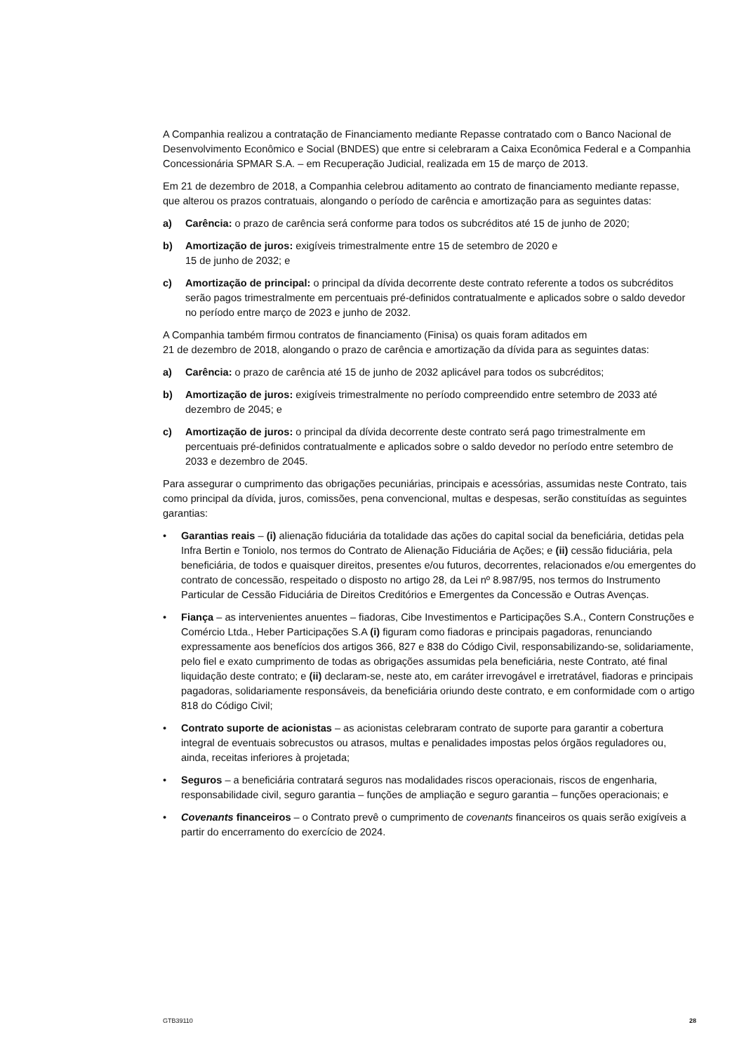A Companhia realizou a contratação de Financiamento mediante Repasse contratado com o Banco Nacional de Desenvolvimento Econômico e Social (BNDES) que entre si celebraram a Caixa Econômica Federal e a Companhia Concessionária SPMAR S.A. – em Recuperação Judicial, realizada em 15 de março de 2013.
Em 21 de dezembro de 2018, a Companhia celebrou aditamento ao contrato de financiamento mediante repasse, que alterou os prazos contratuais, alongando o período de carência e amortização para as seguintes datas:
a) Carência: o prazo de carência será conforme para todos os subcréditos até 15 de junho de 2020;
b) Amortização de juros: exigíveis trimestralmente entre 15 de setembro de 2020 e
15 de junho de 2032; e
c) Amortização de principal: o principal da dívida decorrente deste contrato referente a todos os subcréditos serão pagos trimestralmente em percentuais pré-definidos contratualmente e aplicados sobre o saldo devedor no período entre março de 2023 e junho de 2032.
A Companhia também firmou contratos de financiamento (Finisa) os quais foram aditados em
21 de dezembro de 2018, alongando o prazo de carência e amortização da dívida para as seguintes datas:
a) Carência: o prazo de carência até 15 de junho de 2032 aplicável para todos os subcréditos;
b) Amortização de juros: exigíveis trimestralmente no período compreendido entre setembro de 2033 até dezembro de 2045; e
c) Amortização de juros: o principal da dívida decorrente deste contrato será pago trimestralmente em percentuais pré-definidos contratualmente e aplicados sobre o saldo devedor no período entre setembro de 2033 e dezembro de 2045.
Para assegurar o cumprimento das obrigações pecuniárias, principais e acessórias, assumidas neste Contrato, tais como principal da dívida, juros, comissões, pena convencional, multas e despesas, serão constituídas as seguintes garantias:
• Garantias reais – (i) alienação fiduciária da totalidade das ações do capital social da beneficiária, detidas pela Infra Bertin e Toniolo, nos termos do Contrato de Alienação Fiduciária de Ações; e (ii) cessão fiduciária, pela beneficiária, de todos e quaisquer direitos, presentes e/ou futuros, decorrentes, relacionados e/ou emergentes do contrato de concessão, respeitado o disposto no artigo 28, da Lei nº 8.987/95, nos termos do Instrumento Particular de Cessão Fiduciária de Direitos Creditórios e Emergentes da Concessão e Outras Avenças.
• Fiança – as intervenientes anuentes – fiadoras, Cibe Investimentos e Participações S.A., Contern Construções e Comércio Ltda., Heber Participações S.A (i) figuram como fiadoras e principais pagadoras, renunciando expressamente aos benefícios dos artigos 366, 827 e 838 do Código Civil, responsabilizando-se, solidariamente, pelo fiel e exato cumprimento de todas as obrigações assumidas pela beneficiária, neste Contrato, até final liquidação deste contrato; e (ii) declaram-se, neste ato, em caráter irrevogável e irretratável, fiadoras e principais pagadoras, solidariamente responsáveis, da beneficiária oriundo deste contrato, e em conformidade com o artigo 818 do Código Civil;
• Contrato suporte de acionistas – as acionistas celebraram contrato de suporte para garantir a cobertura integral de eventuais sobrecustos ou atrasos, multas e penalidades impostas pelos órgãos reguladores ou, ainda, receitas inferiores à projetada;
• Seguros – a beneficiária contratará seguros nas modalidades riscos operacionais, riscos de engenharia, responsabilidade civil, seguro garantia – funções de ampliação e seguro garantia – funções operacionais; e
• Covenants financeiros – o Contrato prevê o cumprimento de covenants financeiros os quais serão exigíveis a partir do encerramento do exercício de 2024.
GTB39110 28